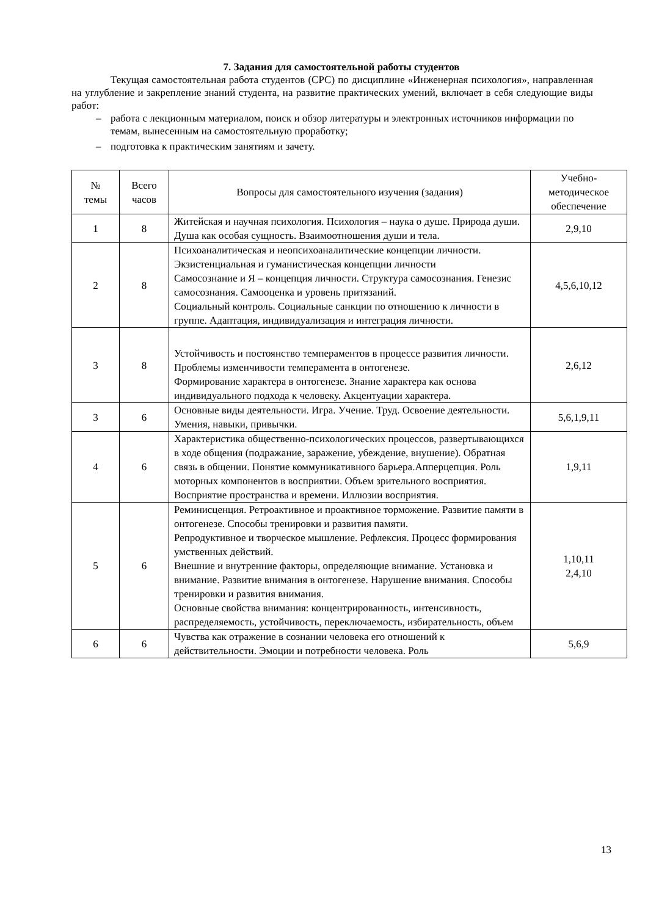7. Задания для самостоятельной работы студентов
Текущая самостоятельная работа студентов (СРС) по дисциплине «Инженерная психология», направленная на углубление и закрепление знаний студента, на развитие практических умений, включает в себя следующие виды работ:
– работа с лекционным материалом, поиск и обзор литературы и электронных источников информации по темам, вынесенным на самостоятельную проработку;
– подготовка к практическим занятиям и зачету.
| № темы | Всего часов | Вопросы для самостоятельного изучения (задания) | Учебно- методическое обеспечение |
| --- | --- | --- | --- |
| 1 | 8 | Житейская и научная психология. Психология – наука о душе. Природа души. Душа как особая сущность. Взаимоотношения души и тела. | 2,9,10 |
| 2 | 8 | Психоаналитическая и неопсихоаналитические концепции личности. Экзистенциальная и гуманистическая концепции личности Самосознание и Я – концепция личности. Структура самосознания. Генезис самосознания. Самооценка и уровень притязаний. Социальный контроль. Социальные санкции по отношению к личности в группе. Адаптация, индивидуализация и интеграция личности. | 4,5,6,10,12 |
| 3 | 8 | Устойчивость и постоянство темпераментов в процессе развития личности. Проблемы изменчивости темперамента в онтогенезе. Формирование характера в онтогенезе. Знание характера как основа индивидуального подхода к человеку. Акцентуации характера. | 2,6,12 |
| 3 | 6 | Основные виды деятельности. Игра. Учение. Труд. Освоение деятельности. Умения, навыки, привычки. | 5,6,1,9,11 |
| 4 | 6 | Характеристика общественно-психологических процессов, развертывающихся в ходе общения (подражание, заражение, убеждение, внушение). Обратная связь в общении. Понятие коммуникативного барьера.Апперцепция. Роль моторных компонентов в восприятии. Объем зрительного восприятия. Восприятие пространства и времени. Иллюзии восприятия. | 1,9,11 |
| 5 | 6 | Реминисценция. Ретроактивное и проактивное торможение. Развитие памяти в онтогенезе. Способы тренировки и развития памяти. Репродуктивное и творческое мышление. Рефлексия. Процесс формирования умственных действий. Внешние и внутренние факторы, определяющие внимание. Установка и внимание. Развитие внимания в онтогенезе. Нарушение внимания. Способы тренировки и развития внимания. Основные свойства внимания: концентрированность, интенсивность, распределяемость, устойчивость, переключаемость, избирательность, объем | 1,10,11 2,4,10 |
| 6 | 6 | Чувства как отражение в сознании человека его отношений к действительности. Эмоции и потребности человека. Роль | 5,6,9 |
13